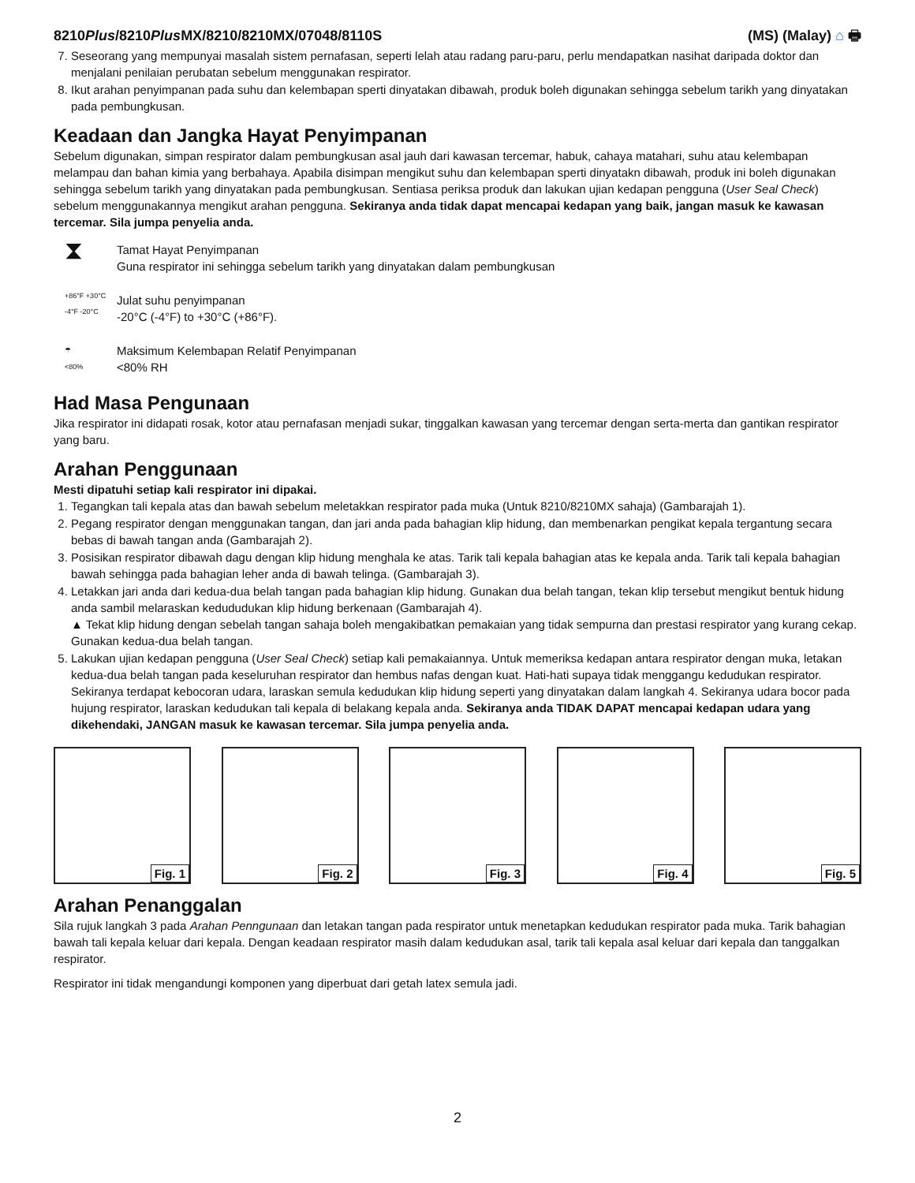8210Plus/8210Plus MX/8210/8210MX/07048/8110S
(MS) (Malay) ⌂ 🖶
7. Seseorang yang mempunyai masalah sistem pernafasan, seperti lelah atau radang paru-paru, perlu mendapatkan nasihat daripada doktor dan menjalani penilaian perubatan sebelum menggunakan respirator.
8. Ikut arahan penyimpanan pada suhu dan kelembapan sperti dinyatakan dibawah, produk boleh digunakan sehingga sebelum tarikh yang dinyatakan pada pembungkusan.
Keadaan dan Jangka Hayat Penyimpanan
Sebelum digunakan, simpan respirator dalam pembungkusan asal jauh dari kawasan tercemar, habuk, cahaya matahari, suhu atau kelembapan melampau dan bahan kimia yang berbahaya. Apabila disimpan mengikut suhu dan kelembapan sperti dinyatakn dibawah, produk ini boleh digunakan sehingga sebelum tarikh yang dinyatakan pada pembungkusan. Sentiasa periksa produk dan lakukan ujian kedapan pengguna (User Seal Check) sebelum menggunakannya mengikut arahan pengguna. Sekiranya anda tidak dapat mencapai kedapan yang baik, jangan masuk ke kawasan tercemar. Sila jumpa penyelia anda.
⧗
Tamat Hayat Penyimpanan
Guna respirator ini sehingga sebelum tarikh yang dinyatakan dalam pembungkusan
+86°F +30°C
-4°F -20°C
Julat suhu penyimpanan
-20°C (-4°F) to +30°C (+86°F).
☂
<80%
Maksimum Kelembapan Relatif Penyimpanan
<80% RH
Had Masa Pengunaan
Jika respirator ini didapati rosak, kotor atau pernafasan menjadi sukar, tinggalkan kawasan yang tercemar dengan serta-merta dan gantikan respirator yang baru.
Arahan Penggunaan
Mesti dipatuhi setiap kali respirator ini dipakai.
1. Tegangkan tali kepala atas dan bawah sebelum meletakkan respirator pada muka (Untuk 8210/8210MX sahaja) (Gambarajah 1).
2. Pegang respirator dengan menggunakan tangan, dan jari anda pada bahagian klip hidung, dan membenarkan pengikat kepala tergantung secara bebas di bawah tangan anda (Gambarajah 2).
3. Posisikan respirator dibawah dagu dengan klip hidung menghala ke atas. Tarik tali kepala bahagian atas ke kepala anda. Tarik tali kepala bahagian bawah sehingga pada bahagian leher anda di bawah telinga. (Gambarajah 3).
4. Letakkan jari anda dari kedua-dua belah tangan pada bahagian klip hidung. Gunakan dua belah tangan, tekan klip tersebut mengikut bentuk hidung anda sambil melaraskan kedududukan klip hidung berkenaan (Gambarajah 4).
▲ Tekat klip hidung dengan sebelah tangan sahaja boleh mengakibatkan pemakaian yang tidak sempurna dan prestasi respirator yang kurang cekap. Gunakan kedua-dua belah tangan.
5. Lakukan ujian kedapan pengguna (User Seal Check) setiap kali pemakaiannya. Untuk memeriksa kedapan antara respirator dengan muka, letakan kedua-dua belah tangan pada keseluruhan respirator dan hembus nafas dengan kuat. Hati-hati supaya tidak menggangu kedudukan respirator. Sekiranya terdapat kebocoran udara, laraskan semula kedudukan klip hidung seperti yang dinyatakan dalam langkah 4. Sekiranya udara bocor pada hujung respirator, laraskan kedudukan tali kepala di belakang kepala anda. Sekiranya anda TIDAK DAPAT mencapai kedapan udara yang dikehendaki, JANGAN masuk ke kawasan tercemar. Sila jumpa penyelia anda.
Fig. 1
Fig. 2
Fig. 3
Fig. 4
Fig. 5
Arahan Penanggalan
Sila rujuk langkah 3 pada Arahan Penngunaan dan letakan tangan pada respirator untuk menetapkan kedudukan respirator pada muka. Tarik bahagian bawah tali kepala keluar dari kepala. Dengan keadaan respirator masih dalam kedudukan asal, tarik tali kepala asal keluar dari kepala dan tanggalkan respirator.
Respirator ini tidak mengandungi komponen yang diperbuat dari getah latex semula jadi.
2